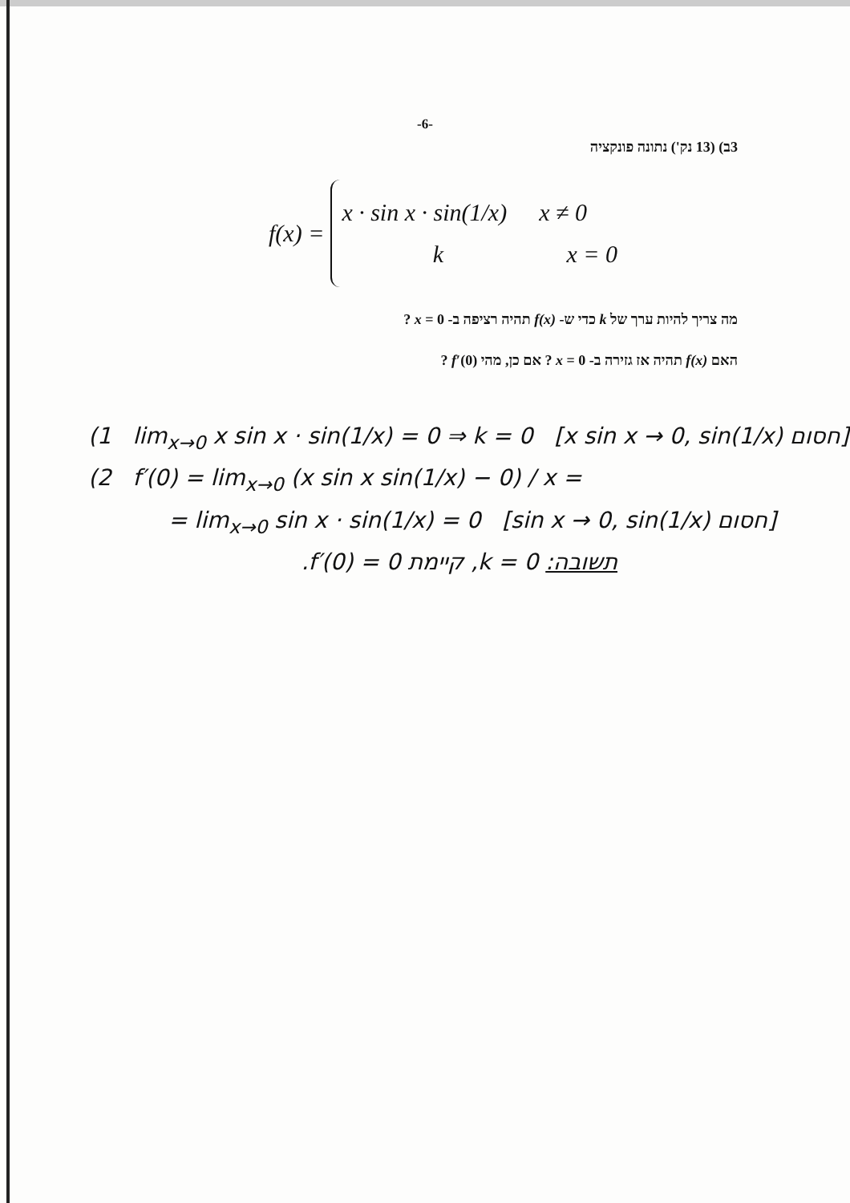-6-
3ב) (13 נק') נתונה פונקציה
f(x) =
x · sin x · sin(1/x) x ≠ 0
k x = 0
מה צריך להיות ערך של k כדי ש- f(x) תהיה רציפה ב- x = 0 ?
האם f(x) תהיה אז גזירה ב- x = 0 ? אם כן, מהי f′(0) ?
(1 lim<sub>x→0</sub> x sin x · sin(1/x) = 0 ⇒ k = 0 [x sin x → 0, sin(1/x) חסום]
(2 f′(0) = lim<sub>x→0</sub> (x sin x sin(1/x) − 0) / x =
= lim<sub>x→0</sub> sin x · sin(1/x) = 0 [sin x → 0, sin(1/x) חסום]
תשובה: k = 0, קיימת f′(0) = 0.